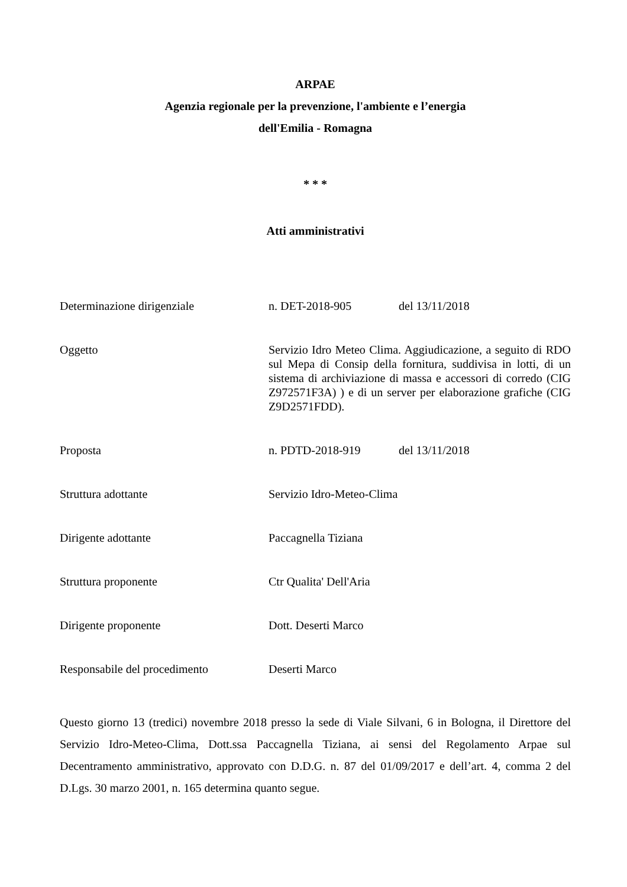ARPAE
Agenzia regionale per la prevenzione, l'ambiente e l’energia
dell'Emilia - Romagna
* * *
Atti amministrativi
| Determinazione dirigenziale | n. DET-2018-905 del 13/11/2018 |
| Oggetto | Servizio Idro Meteo Clima. Aggiudicazione, a seguito di RDO sul Mepa di Consip della fornitura, suddivisa in lotti, di un sistema di archiviazione di massa e accessori di corredo (CIG Z972571F3A) ) e di un server per elaborazione grafiche (CIG Z9D2571FDD). |
| Proposta | n. PDTD-2018-919 del 13/11/2018 |
| Struttura adottante | Servizio Idro-Meteo-Clima |
| Dirigente adottante | Paccagnella Tiziana |
| Struttura proponente | Ctr Qualita' Dell'Aria |
| Dirigente proponente | Dott. Deserti Marco |
| Responsabile del procedimento | Deserti Marco |
Questo giorno 13 (tredici) novembre 2018 presso la sede di Viale Silvani, 6 in Bologna, il Direttore del Servizio Idro-Meteo-Clima, Dott.ssa Paccagnella Tiziana, ai sensi del Regolamento Arpae sul Decentramento amministrativo, approvato con D.D.G. n. 87 del 01/09/2017 e dell’art. 4, comma 2 del D.Lgs. 30 marzo 2001, n. 165 determina quanto segue.